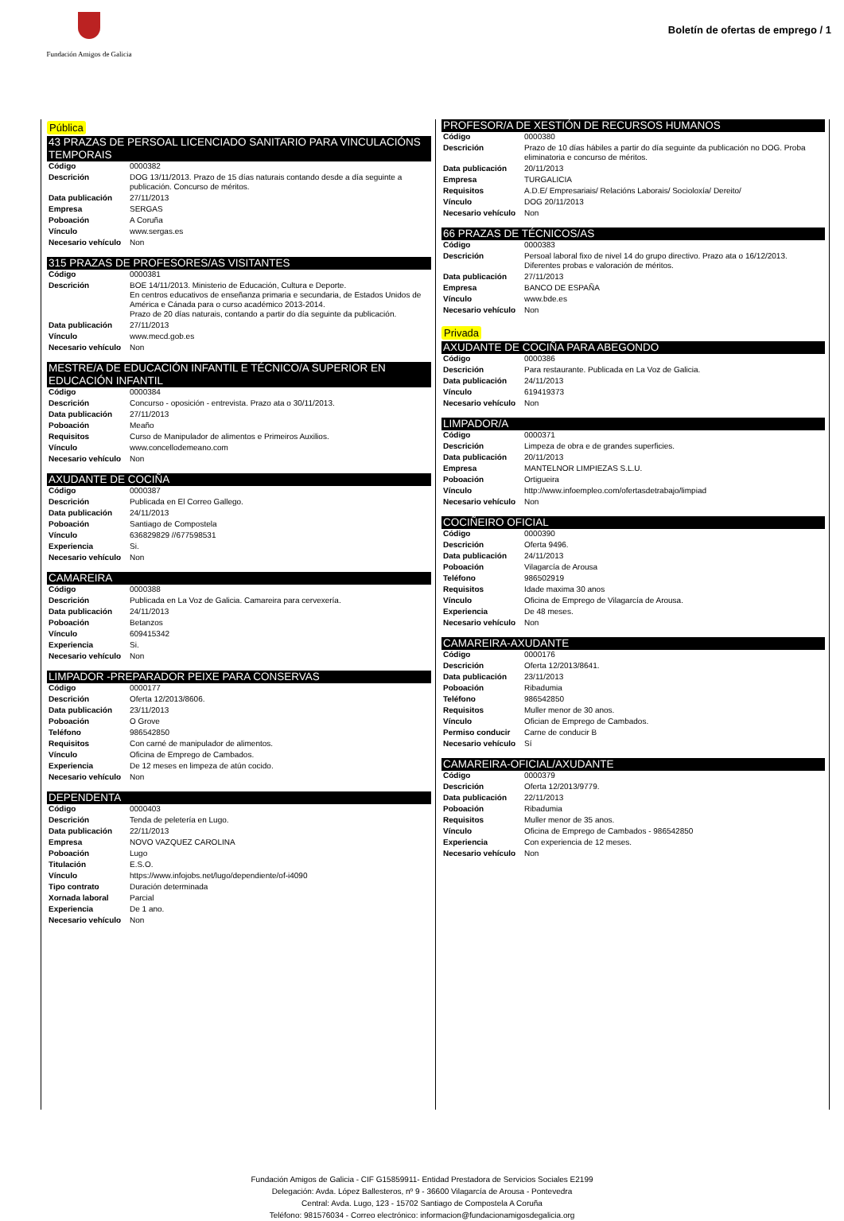Fundación Amigos de Galicia
Boletín de ofertas de emprego / 1
Pública
43 PRAZAS DE PERSOAL LICENCIADO SANITARIO PARA VINCULACIÓNS TEMPORAIS
| Código | 0000382 |
| Descrición | DOG 13/11/2013. Prazo de 15 días naturais contando desde a día seguinte a publicación. Concurso de méritos. |
| Data publicación | 27/11/2013 |
| Empresa | SERGAS |
| Poboación | A Coruña |
| Vínculo | www.sergas.es |
| Necesario vehículo | Non |
315 PRAZAS DE PROFESORES/AS VISITANTES
| Código | 0000381 |
| Descrición | BOE 14/11/2013. Ministerio de Educación, Cultura e Deporte. En centros educativos de enseñanza primaria e secundaria, de Estados Unidos de América e Cánada para o curso académico 2013-2014. Prazo de 20 días naturais, contando a partir do día seguinte da publicación. |
| Data publicación | 27/11/2013 |
| Vínculo | www.mecd.gob.es |
| Necesario vehículo | Non |
MESTRE/A DE EDUCACIÓN INFANTIL E TÉCNICO/A SUPERIOR EN EDUCACIÓN INFANTIL
| Código | 0000384 |
| Descrición | Concurso - oposición - entrevista. Prazo ata o 30/11/2013. |
| Data publicación | 27/11/2013 |
| Poboación | Meaño |
| Requisitos | Curso de Manipulador de alimentos e Primeiros Auxilios. |
| Vínculo | www.concellodemeano.com |
| Necesario vehículo | Non |
AXUDANTE DE COCIÑA
| Código | 0000387 |
| Descrición | Publicada en El Correo Gallego. |
| Data publicación | 24/11/2013 |
| Poboación | Santiago de Compostela |
| Vínculo | 636829829 //677598531 |
| Experiencia | Si. |
| Necesario vehículo | Non |
CAMAREIRA
| Código | 0000388 |
| Descrición | Publicada en La Voz de Galicia. Camareira para cervexería. |
| Data publicación | 24/11/2013 |
| Poboación | Betanzos |
| Vínculo | 609415342 |
| Experiencia | Si. |
| Necesario vehículo | Non |
LIMPADOR -PREPARADOR PEIXE PARA CONSERVAS
| Código | 0000177 |
| Descrición | Oferta 12/2013/8606. |
| Data publicación | 23/11/2013 |
| Poboación | O Grove |
| Teléfono | 986542850 |
| Requisitos | Con carné de manipulador de alimentos. |
| Vínculo | Oficina de Emprego de Cambados. |
| Experiencia | De 12 meses en limpeza de atún cocido. |
| Necesario vehículo | Non |
DEPENDENTA
| Código | 0000403 |
| Descrición | Tenda de peletería en Lugo. |
| Data publicación | 22/11/2013 |
| Empresa | NOVO VAZQUEZ CAROLINA |
| Poboación | Lugo |
| Titulación | E.S.O. |
| Vínculo | https://www.infojobs.net/lugo/dependiente/of-i4090 |
| Tipo contrato | Duración determinada |
| Xornada laboral | Parcial |
| Experiencia | De 1 ano. |
| Necesario vehículo | Non |
PROFESOR/A DE XESTIÓN DE RECURSOS HUMANOS
| Código | 0000380 |
| Descrición | Prazo de 10 días hábiles a partir do día seguinte da publicación no DOG. Proba eliminatoria e concurso de méritos. |
| Data publicación | 20/11/2013 |
| Empresa | TURGALICIA |
| Requisitos | A.D.E/ Empresariais/ Relacións Laborais/ Socioloxía/ Dereito/ |
| Vínculo | DOG 20/11/2013 |
| Necesario vehículo | Non |
66 PRAZAS DE TÉCNICOS/AS
| Código | 0000383 |
| Descrición | Persoal laboral fixo de nivel 14 do grupo directivo. Prazo ata o 16/12/2013. Diferentes probas e valoración de méritos. |
| Data publicación | 27/11/2013 |
| Empresa | BANCO DE ESPAÑA |
| Vínculo | www.bde.es |
| Necesario vehículo | Non |
Privada
AXUDANTE DE COCIÑA PARA ABEGONDO
| Código | 0000386 |
| Descrición | Para restaurante. Publicada en La Voz de Galicia. |
| Data publicación | 24/11/2013 |
| Vínculo | 619419373 |
| Necesario vehículo | Non |
LIMPADOR/A
| Código | 0000371 |
| Descrición | Limpeza de obra e de grandes superficies. |
| Data publicación | 20/11/2013 |
| Empresa | MANTELNOR LIMPIEZAS S.L.U. |
| Poboación | Ortigueira |
| Vínculo | http://www.infoempleo.com/ofertasdetrabajo/limpiad |
| Necesario vehículo | Non |
COCIÑEIRO OFICIAL
| Código | 0000390 |
| Descrición | Oferta 9496. |
| Data publicación | 24/11/2013 |
| Poboación | Vilagarcía de Arousa |
| Teléfono | 986502919 |
| Requisitos | Idade maxima 30 anos |
| Vínculo | Oficina de Emprego de Vilagarcía de Arousa. |
| Experiencia | De 48 meses. |
| Necesario vehículo | Non |
CAMAREIRA-AXUDANTE
| Código | 0000176 |
| Descrición | Oferta 12/2013/8641. |
| Data publicación | 23/11/2013 |
| Poboación | Ribadumia |
| Teléfono | 986542850 |
| Requisitos | Muller menor de 30 anos. |
| Vínculo | Ofician de Emprego de Cambados. |
| Permiso conducir | Carne de conducir B |
| Necesario vehículo | Sí |
CAMAREIRA-OFICIAL/AXUDANTE
| Código | 0000379 |
| Descrición | Oferta 12/2013/9779. |
| Data publicación | 22/11/2013 |
| Poboación | Ribadumia |
| Requisitos | Muller menor de 35 anos. |
| Vínculo | Oficina de Emprego de Cambados - 986542850 |
| Experiencia | Con experiencia de 12 meses. |
| Necesario vehículo | Non |
Fundación Amigos de Galicia - CIF G15859911- Entidad Prestadora de Servicios Sociales E2199
Delegación: Avda. López Ballesteros, nº 9 - 36600 Vilagarcía de Arousa - Pontevedra
Central: Avda. Lugo, 123 - 15702 Santiago de Compostela A Coruña
Teléfono: 981576034 - Correo electrónico: informacion@fundacionamigosdegalicia.org